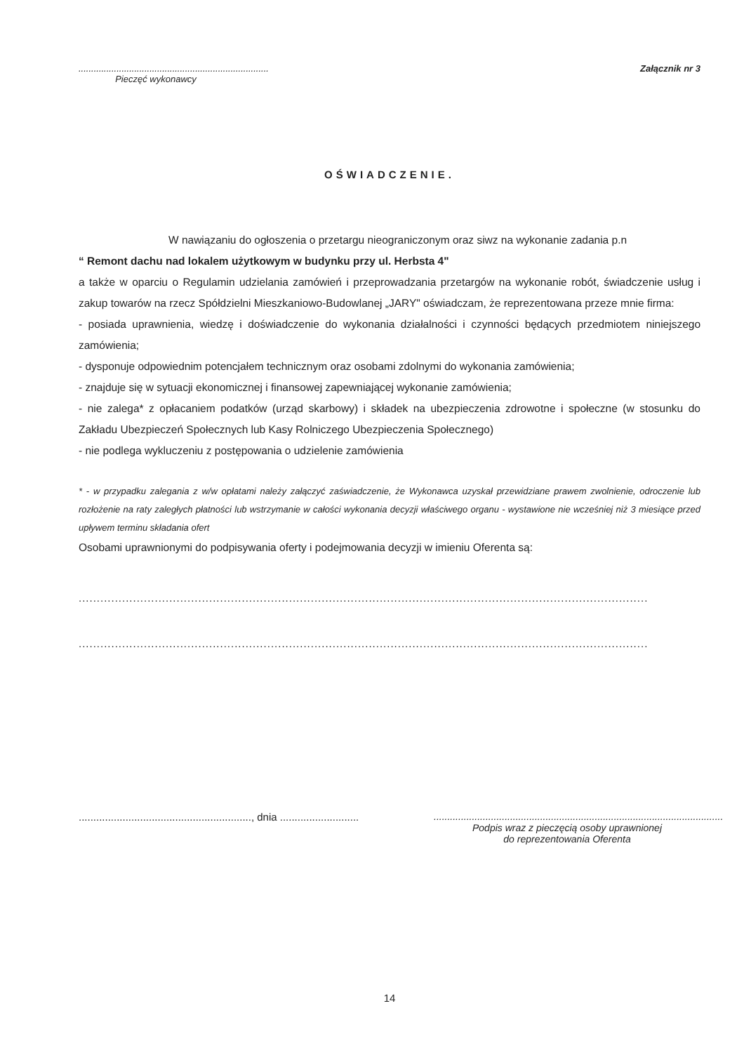...........................................................................
Pieczęć wykonawcy
Załącznik nr 3
OŚWIADCZENIE.
W nawiązaniu do ogłoszenia o przetargu nieograniczonym oraz siwz na wykonanie zadania p.n
“ Remont dachu nad lokalem użytkowym w budynku przy ul. Herbsta 4"
a także w oparciu o Regulamin udzielania zamówień i przeprowadzania przetargów na wykonanie robót, świadczenie usług i zakup towarów na rzecz Spółdzielni Mieszkaniowo-Budowlanej „JARY" oświadczam, że reprezentowana przeze mnie firma:
- posiada uprawnienia, wiedzę i doświadczenie do wykonania działalności i czynności będących przedmiotem niniejszego zamówienia;
- dysponuje odpowiednim potencjałem technicznym oraz osobami zdolnymi do wykonania zamówienia;
- znajduje się w sytuacji ekonomicznej i finansowej zapewniającej wykonanie zamówienia;
- nie zalega* z opłacaniem podatków (urząd skarbowy) i składek na ubezpieczenia zdrowotne i społeczne (w stosunku do Zakładu Ubezpieczeń Społecznych lub Kasy Rolniczego Ubezpieczenia Społecznego)
- nie podlega wykluczeniu z postępowania o udzielenie zamówienia
* - w przypadku zalegania z w/w opłatami należy załączyć zaświadczenie, że Wykonawca uzyskał przewidziane prawem zwolnienie, odroczenie lub rozłożenie na raty zaległych płatności lub wstrzymanie w całości wykonania decyzji właściwego organu - wystawione nie wcześniej niż 3 miesiące przed upływem terminu składania ofert
Osobami uprawnionymi do podpisywania oferty i podejmowania decyzji w imieniu Oferenta są:
................................................................................................................................................................................
................................................................................................................................................................................
..........................................................., dnia ...........................
..........................................................................................................
Podpis wraz z pieczęcią osoby uprawnionej
do reprezentowania Oferenta
14